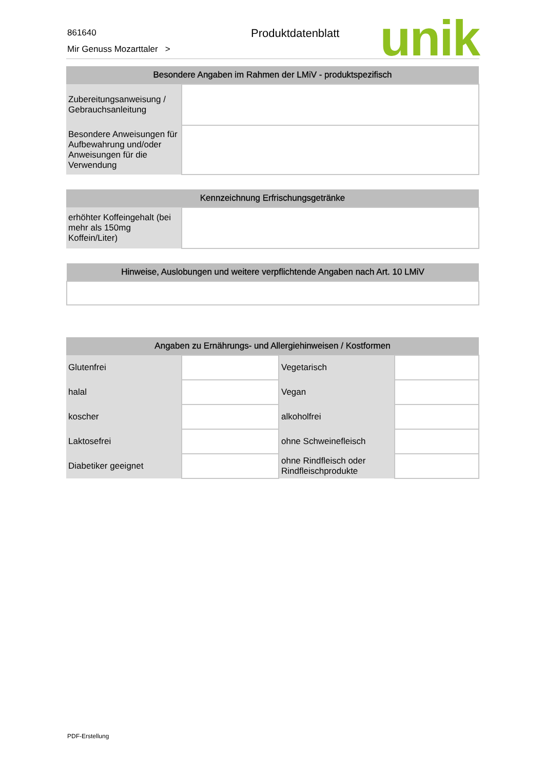861640
Mir Genuss Mozarttaler >
Produktdatenblatt unik
| Besondere Angaben im Rahmen der LMiV - produktspezifisch | |
| --- | --- |
| Zubereitungsanweisung / Gebrauchsanleitung | |
| Besondere Anweisungen für Aufbewahrung und/oder Anweisungen für die Verwendung | |
| Kennzeichnung Erfrischungsgetränke | |
| --- | --- |
| erhöhter Koffeingehalt (bei mehr als 150mg Koffein/Liter) | |
| Hinweise, Auslobungen und weitere verpflichtende Angaben nach Art. 10 LMiV |
| --- |
| Angaben zu Ernährungs- und Allergiehinweisen / Kostformen | | | |
| --- | --- | --- | --- |
| Glutenfrei | | Vegetarisch | |
| halal | | Vegan | |
| koscher | | alkoholfrei | |
| Laktosefrei | | ohne Schweinefleisch | |
| Diabetiker geeignet | | ohne Rindfleisch oder Rindfleischprodukte | |
PDF-Erstellung